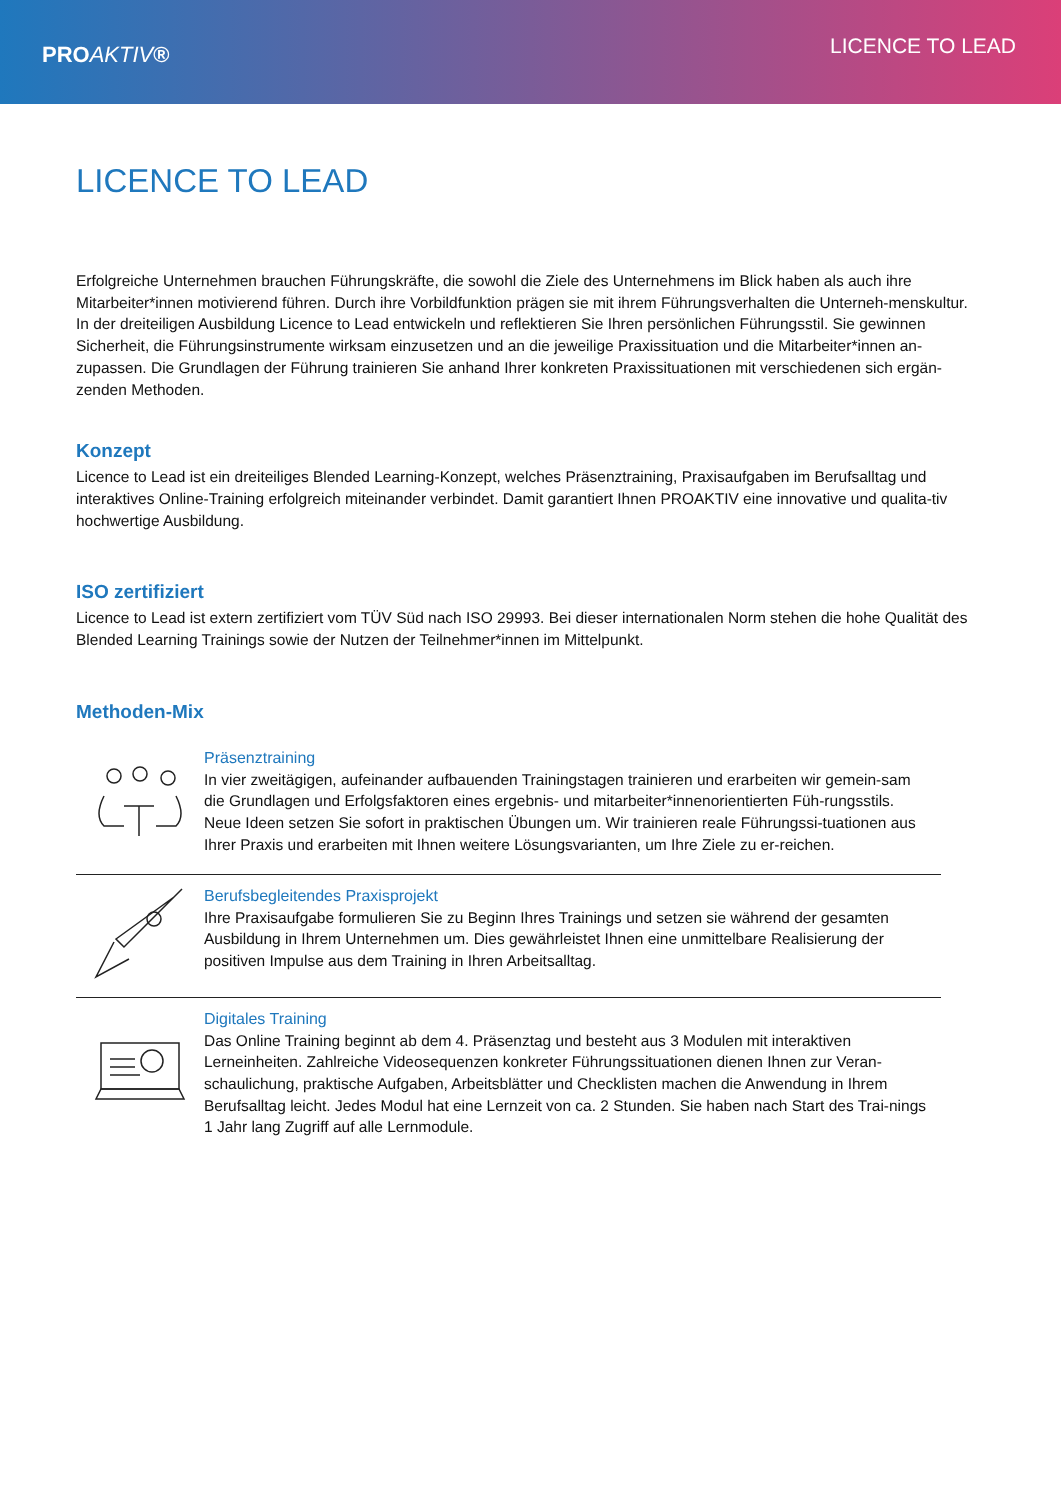PROAKTIV®
LICENCE TO LEAD
LICENCE TO LEAD
Erfolgreiche Unternehmen brauchen Führungskräfte, die sowohl die Ziele des Unternehmens im Blick haben als auch ihre Mitarbeiter*innen motivierend führen. Durch ihre Vorbildfunktion prägen sie mit ihrem Führungsverhalten die Unterneh-menskultur.
In der dreiteiligen Ausbildung Licence to Lead entwickeln und reflektieren Sie Ihren persönlichen Führungsstil. Sie gewinnen Sicherheit, die Führungsinstrumente wirksam einzusetzen und an die jeweilige Praxissituation und die Mitarbeiter*innen an-zupassen. Die Grundlagen der Führung trainieren Sie anhand Ihrer konkreten Praxissituationen mit verschiedenen sich ergän-zenden Methoden.
Konzept
Licence to Lead ist ein dreiteiliges Blended Learning-Konzept, welches Präsenztraining, Praxisaufgaben im Berufsalltag und interaktives Online-Training erfolgreich miteinander verbindet. Damit garantiert Ihnen PROAKTIV eine innovative und qualita-tiv hochwertige Ausbildung.
ISO zertifiziert
Licence to Lead ist extern zertifiziert vom TÜV Süd nach ISO 29993. Bei dieser internationalen Norm stehen die hohe Qualität des Blended Learning Trainings sowie der Nutzen der Teilnehmer*innen im Mittelpunkt.
Methoden-Mix
Präsenztraining
In vier zweitägigen, aufeinander aufbauenden Trainingstagen trainieren und erarbeiten wir gemein-sam die Grundlagen und Erfolgsfaktoren eines ergebnis- und mitarbeiter*innenorientierten Füh-rungsstils. Neue Ideen setzen Sie sofort in praktischen Übungen um. Wir trainieren reale Führungssi-tuationen aus Ihrer Praxis und erarbeiten mit Ihnen weitere Lösungsvarianten, um Ihre Ziele zu er-reichen.
Berufsbegleitendes Praxisprojekt
Ihre Praxisaufgabe formulieren Sie zu Beginn Ihres Trainings und setzen sie während der gesamten Ausbildung in Ihrem Unternehmen um. Dies gewährleistet Ihnen eine unmittelbare Realisierung der positiven Impulse aus dem Training in Ihren Arbeitsalltag.
Digitales Training
Das Online Training beginnt ab dem 4. Präsenztag und besteht aus 3 Modulen mit interaktiven Lerneinheiten. Zahlreiche Videosequenzen konkreter Führungssituationen dienen Ihnen zur Veran-schaulichung, praktische Aufgaben, Arbeitsblätter und Checklisten machen die Anwendung in Ihrem Berufsalltag leicht. Jedes Modul hat eine Lernzeit von ca. 2 Stunden. Sie haben nach Start des Trai-nings 1 Jahr lang Zugriff auf alle Lernmodule.